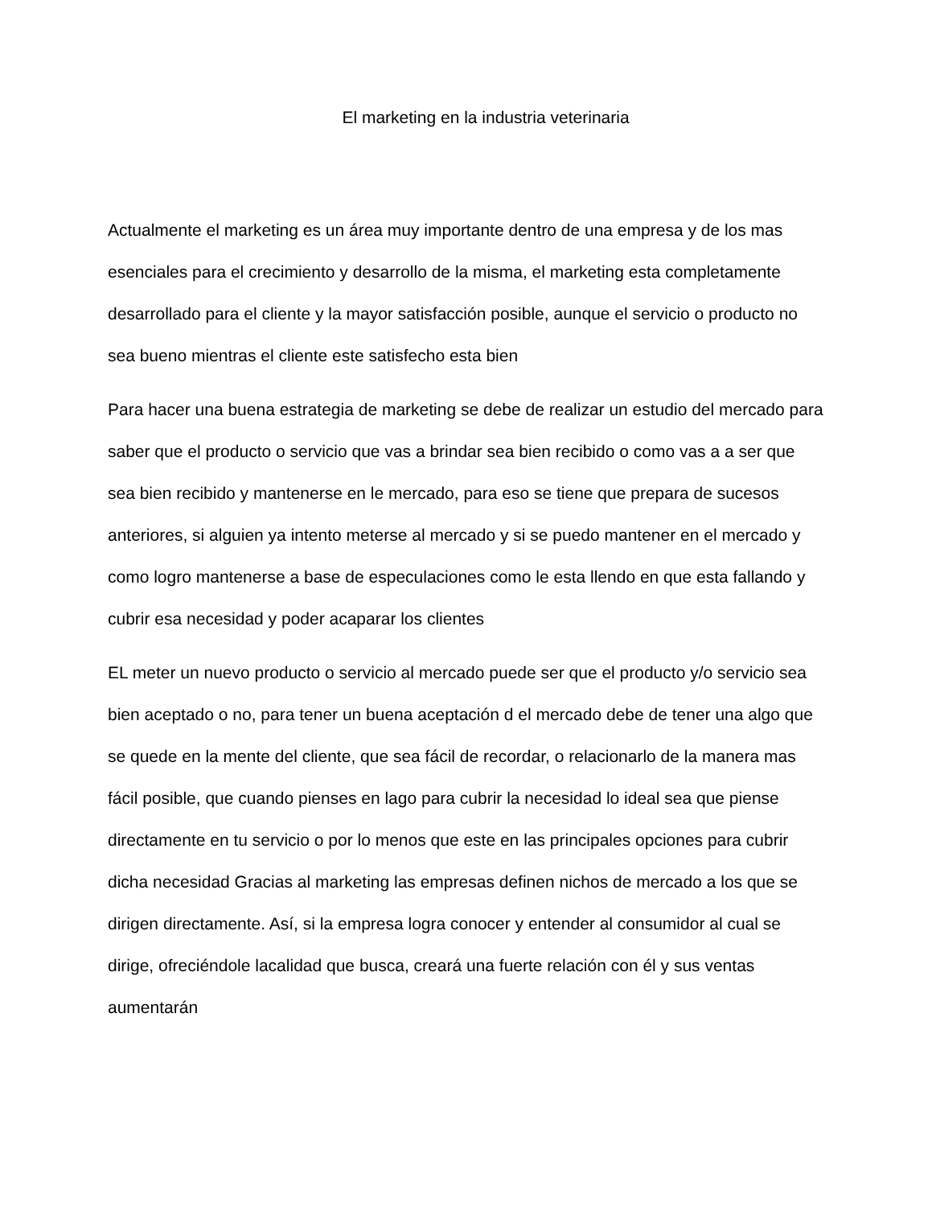El marketing en la industria veterinaria
Actualmente el marketing es un área muy importante dentro de una empresa y de los mas esenciales para el crecimiento y desarrollo de la misma, el marketing esta completamente desarrollado para el cliente y la mayor satisfacción posible, aunque el servicio o producto no sea bueno mientras el cliente este satisfecho esta bien
Para hacer una buena estrategia de marketing se debe de realizar un estudio del mercado para saber que el producto o servicio que vas a brindar sea bien recibido o como vas a a ser que sea bien recibido y mantenerse en le mercado, para eso se tiene que prepara de sucesos anteriores, si alguien ya intento meterse al mercado y si se puedo mantener en el mercado y como logro mantenerse a base de especulaciones como le esta llendo en que esta fallando y cubrir esa necesidad y poder acaparar los clientes
EL meter un nuevo producto o servicio al mercado puede ser que el producto y/o servicio sea bien aceptado o no, para tener un buena aceptación d el mercado debe de tener una algo que se quede en la mente del cliente, que sea fácil de recordar, o relacionarlo de la manera mas fácil posible, que cuando pienses en lago para cubrir la necesidad lo ideal sea que piense directamente en tu servicio o por lo menos que este en las principales opciones para cubrir dicha necesidad Gracias al marketing las empresas definen nichos de mercado a los que se dirigen directamente. Así, si la empresa logra conocer y entender al consumidor al cual se dirige, ofreciéndole lacalidad que busca, creará una fuerte relación con él y sus ventas aumentarán